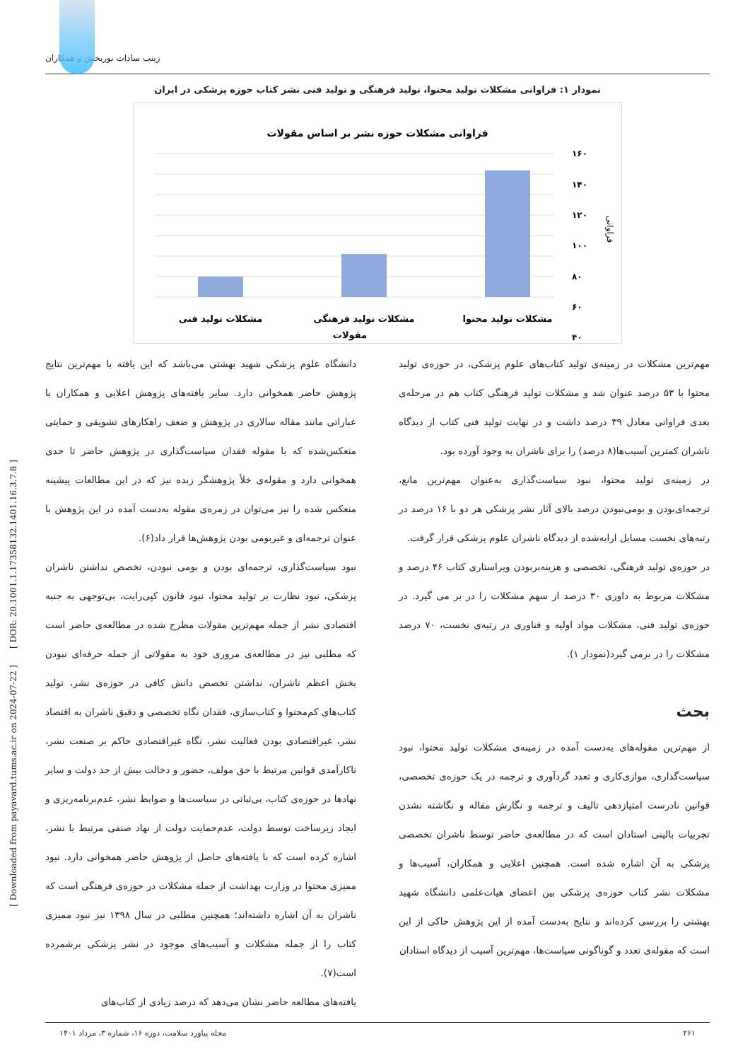[ Downloaded from payavard.tums.ac.ir on 2024-07-22 ] [ DOR: 20.1001.1.17358132.1401.16.3.7.8 ]
زینب سادات نوربخش و همکاران
نمودار ۱: فراوانی مشکلات تولید محتوا، تولید فرهنگی و تولید فنی نشر کتاب حوزه پزشکی در ایران
فراوانی مشکلات حوزه نشر بر اساس مقولات
۱۶۰
۱۴۰
۱۲۰
۱۰۰
۸۰
۶۰
۴۰
فراوانی
مشکلات تولید محتوا
مشکلات تولید فرهنگی
مشکلات تولید فنی
مقولات
مهم‌ترین مشکلات در زمینه‌ی تولید کتاب‌های علوم پزشکی، در حوزه‌ی تولید محتوا با ۵۳ درصد عنوان شد و مشکلات تولید فرهنگی کتاب هم در مرحله‌ی بعدی فراوانی معادل ۳۹ درصد داشت و در نهایت تولید فنی کتاب از دیدگاه ناشران کمترین آسیب‌ها(۸ درصد) را برای ناشران به وجود آورده بود.
در زمینه‌ی تولید محتوا، نبود سیاست‌گذاری به‌عنوان مهم‌ترین مانع، ترجمه‌ای‌بودن و بومی‌نبودن درصد بالای آثار نشر پزشکی هر دو با ۱۶ درصد در رتبه‌های نخست مسایل ارایه‌شده از دیدگاه ناشران علوم پزشکی قرار گرفت.
در حوزه‌ی تولید فرهنگی، تخصصی و هزینه‌بربودن ویراستاری کتاب ۴۶ درصد و مشکلات مربوط به داوری ۳۰ درصد از سهم مشکلات را در بر می گیرد. در حوزه‌ی تولید فنی، مشکلات مواد اولیه و فناوری در رتبه‌ی نخست، ۷۰ درصد مشکلات را در برمی گیرد(نمودار ۱).
بحث
از مهم‌ترین مقوله‌های به‌دست آمده در زمینه‌ی مشکلات تولید محتوا، نبود سیاست‌گذاری، موازی‌کاری و تعدد گردآوری و ترجمه در یک حوزه‌ی تخصصی، قوانین نادرست امتیازدهی تالیف و ترجمه و نگارش مقاله و نگاشته نشدن تجربیات بالینی استادان است که در مطالعه‌ی حاضر توسط ناشران تخصصی پزشکی به آن اشاره شده است. همچنین اعلایی و همکاران، آسیب‌ها و مشکلات نشر کتاب حوزه‌ی پزشکی بین اعضای هیات‌علمی دانشگاه شهید بهشتی را بررسی کرده‌اند و نتایج به‌دست آمده از این پژوهش حاکی از این است که مقوله‌ی تعدد و گوناگونی سیاست‌ها، مهم‌ترین آسیب از دیدگاه استادان
دانشگاه علوم پزشکی شهید بهشتی می‌باشد که این یافته با مهم‌ترین نتایج پژوهش حاضر همخوانی دارد. سایر یافته‌های پژوهش اعلایی و همکاران با عباراتی مانند مقاله سالاری در پژوهش و ضعف راهکارهای تشویقی و حمایتی منعکس‌شده که با مقوله فقدان سیاست‌گذاری در پژوهش حاضر تا حدی همخوانی دارد و مقوله‌ی خلأ پژوهشگر زبده نیز که در این مطالعات پیشینه منعکس شده را نیز می‌توان در زمره‌ی مقوله به‌دست آمده در این پژوهش با عنوان ترجمه‌ای و غیربومی بودن پژوهش‌ها قرار داد(۶).
نبود سیاست‌گذاری، ترجمه‌ای بودن و بومی نبودن، تخصص نداشتن ناشران پزشکی، نبود نظارت بر تولید محتوا، نبود قانون کپی‌رایت، بی‌توجهی به جنبه اقتصادی نشر از جمله مهم‌ترین مقولات مطرح شده در مطالعه‌ی حاضر است که مطلبی نیز در مطالعه‌ی مروری خود به مقولاتی از جمله حرفه‌ای نبودن بخش اعظم ناشران، نداشتن تخصص دانش کافی در حوزه‌ی نشر، تولید کتاب‌های کم‌محتوا و کتاب‌سازی، فقدان نگاه تخصصی و دقیق ناشران به اقتصاد نشر، غیراقتصادی بودن فعالیت نشر، نگاه غیراقتصادی حاکم بر صنعت نشر، ناکارآمدی قوانین مرتبط با حق مولف، حضور و دخالت بیش از حد دولت و سایر نهادها در حوزه‌ی کتاب، بی‌ثباتی در سیاست‌ها و ضوابط نشر، عدم‌برنامه‌ریزی و ایجاد زیرساخت توسط دولت، عدم‌حمایت دولت از نهاد صنفی مرتبط با نشر، اشاره کرده است که با یافته‌های حاصل از پژوهش حاضر همخوانی دارد. نبود ممیزی محتوا در وزارت بهداشت از جمله مشکلات در حوزه‌ی فرهنگی است که ناشران به آن اشاره داشته‌اند؛ همچنین مطلبی در سال ۱۳۹۸ نیز نبود ممیزی کتاب را از جمله مشکلات و آسیب‌های موجود در نشر پزشکی برشمرده است(۷).
یافته‌های مطالعه حاضر نشان می‌دهد که درصد زیادی از کتاب‌های
مجله پیاورد سلامت، دوره ۱۶، شماره ۳، مرداد ۱۴۰۱ ۲۶۱